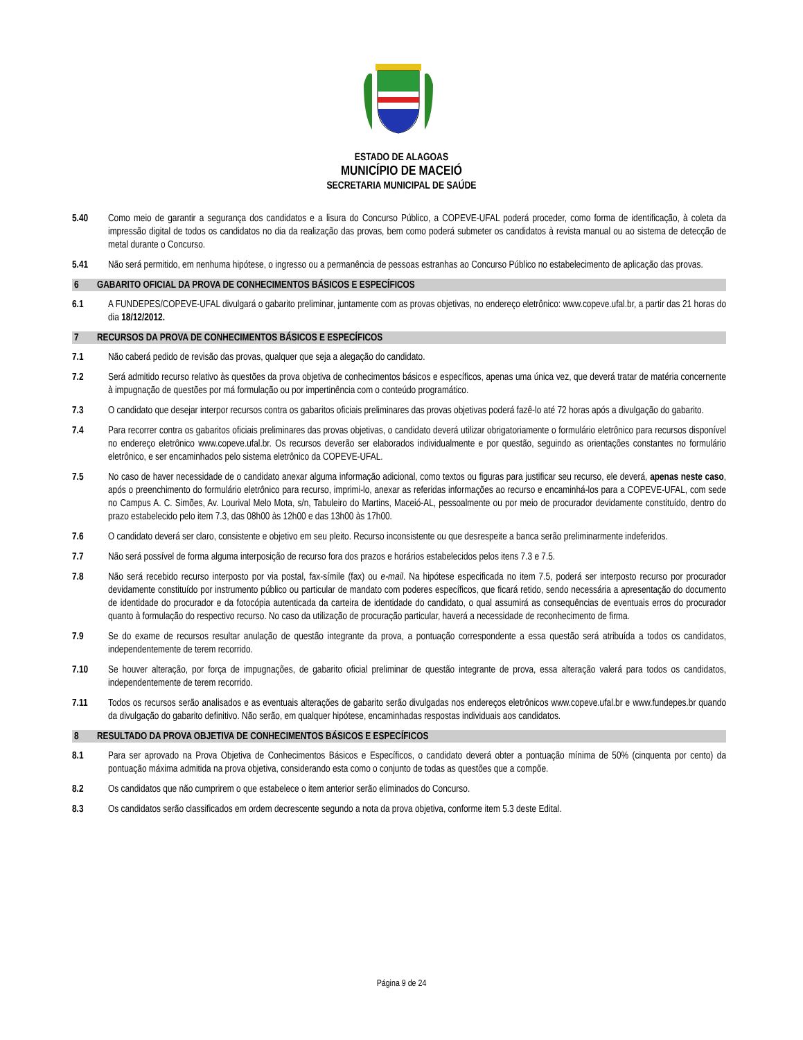ESTADO DE ALAGOAS
MUNICÍPIO DE MACEIÓ
SECRETARIA MUNICIPAL DE SAÚDE
5.40 Como meio de garantir a segurança dos candidatos e a lisura do Concurso Público, a COPEVE-UFAL poderá proceder, como forma de identificação, à coleta da impressão digital de todos os candidatos no dia da realização das provas, bem como poderá submeter os candidatos à revista manual ou ao sistema de detecção de metal durante o Concurso.
5.41 Não será permitido, em nenhuma hipótese, o ingresso ou a permanência de pessoas estranhas ao Concurso Público no estabelecimento de aplicação das provas.
6 GABARITO OFICIAL DA PROVA DE CONHECIMENTOS BÁSICOS E ESPECÍFICOS
6.1 A FUNDEPES/COPEVE-UFAL divulgará o gabarito preliminar, juntamente com as provas objetivas, no endereço eletrônico: www.copeve.ufal.br, a partir das 21 horas do dia 18/12/2012.
7 RECURSOS DA PROVA DE CONHECIMENTOS BÁSICOS E ESPECÍFICOS
7.1 Não caberá pedido de revisão das provas, qualquer que seja a alegação do candidato.
7.2 Será admitido recurso relativo às questões da prova objetiva de conhecimentos básicos e específicos, apenas uma única vez, que deverá tratar de matéria concernente à impugnação de questões por má formulação ou por impertinência com o conteúdo programático.
7.3 O candidato que desejar interpor recursos contra os gabaritos oficiais preliminares das provas objetivas poderá fazê-lo até 72 horas após a divulgação do gabarito.
7.4 Para recorrer contra os gabaritos oficiais preliminares das provas objetivas, o candidato deverá utilizar obrigatoriamente o formulário eletrônico para recursos disponível no endereço eletrônico www.copeve.ufal.br. Os recursos deverão ser elaborados individualmente e por questão, seguindo as orientações constantes no formulário eletrônico, e ser encaminhados pelo sistema eletrônico da COPEVE-UFAL.
7.5 No caso de haver necessidade de o candidato anexar alguma informação adicional, como textos ou figuras para justificar seu recurso, ele deverá, apenas neste caso, após o preenchimento do formulário eletrônico para recurso, imprimi-lo, anexar as referidas informações ao recurso e encaminhá-los para a COPEVE-UFAL, com sede no Campus A. C. Simões, Av. Lourival Melo Mota, s/n, Tabuleiro do Martins, Maceió-AL, pessoalmente ou por meio de procurador devidamente constituído, dentro do prazo estabelecido pelo item 7.3, das 08h00 às 12h00 e das 13h00 às 17h00.
7.6 O candidato deverá ser claro, consistente e objetivo em seu pleito. Recurso inconsistente ou que desrespeite a banca serão preliminarmente indeferidos.
7.7 Não será possível de forma alguma interposição de recurso fora dos prazos e horários estabelecidos pelos itens 7.3 e 7.5.
7.8 Não será recebido recurso interposto por via postal, fax-símile (fax) ou e-mail. Na hipótese especificada no item 7.5, poderá ser interposto recurso por procurador devidamente constituído por instrumento público ou particular de mandato com poderes específicos, que ficará retido, sendo necessária a apresentação do documento de identidade do procurador e da fotocópia autenticada da carteira de identidade do candidato, o qual assumirá as consequências de eventuais erros do procurador quanto à formulação do respectivo recurso. No caso da utilização de procuração particular, haverá a necessidade de reconhecimento de firma.
7.9 Se do exame de recursos resultar anulação de questão integrante da prova, a pontuação correspondente a essa questão será atribuída a todos os candidatos, independentemente de terem recorrido.
7.10 Se houver alteração, por força de impugnações, de gabarito oficial preliminar de questão integrante de prova, essa alteração valerá para todos os candidatos, independentemente de terem recorrido.
7.11 Todos os recursos serão analisados e as eventuais alterações de gabarito serão divulgadas nos endereços eletrônicos www.copeve.ufal.br e www.fundepes.br quando da divulgação do gabarito definitivo. Não serão, em qualquer hipótese, encaminhadas respostas individuais aos candidatos.
8 RESULTADO DA PROVA OBJETIVA DE CONHECIMENTOS BÁSICOS E ESPECÍFICOS
8.1 Para ser aprovado na Prova Objetiva de Conhecimentos Básicos e Específicos, o candidato deverá obter a pontuação mínima de 50% (cinquenta por cento) da pontuação máxima admitida na prova objetiva, considerando esta como o conjunto de todas as questões que a compõe.
8.2 Os candidatos que não cumprirem o que estabelece o item anterior serão eliminados do Concurso.
8.3 Os candidatos serão classificados em ordem decrescente segundo a nota da prova objetiva, conforme item 5.3 deste Edital.
Página 9 de 24